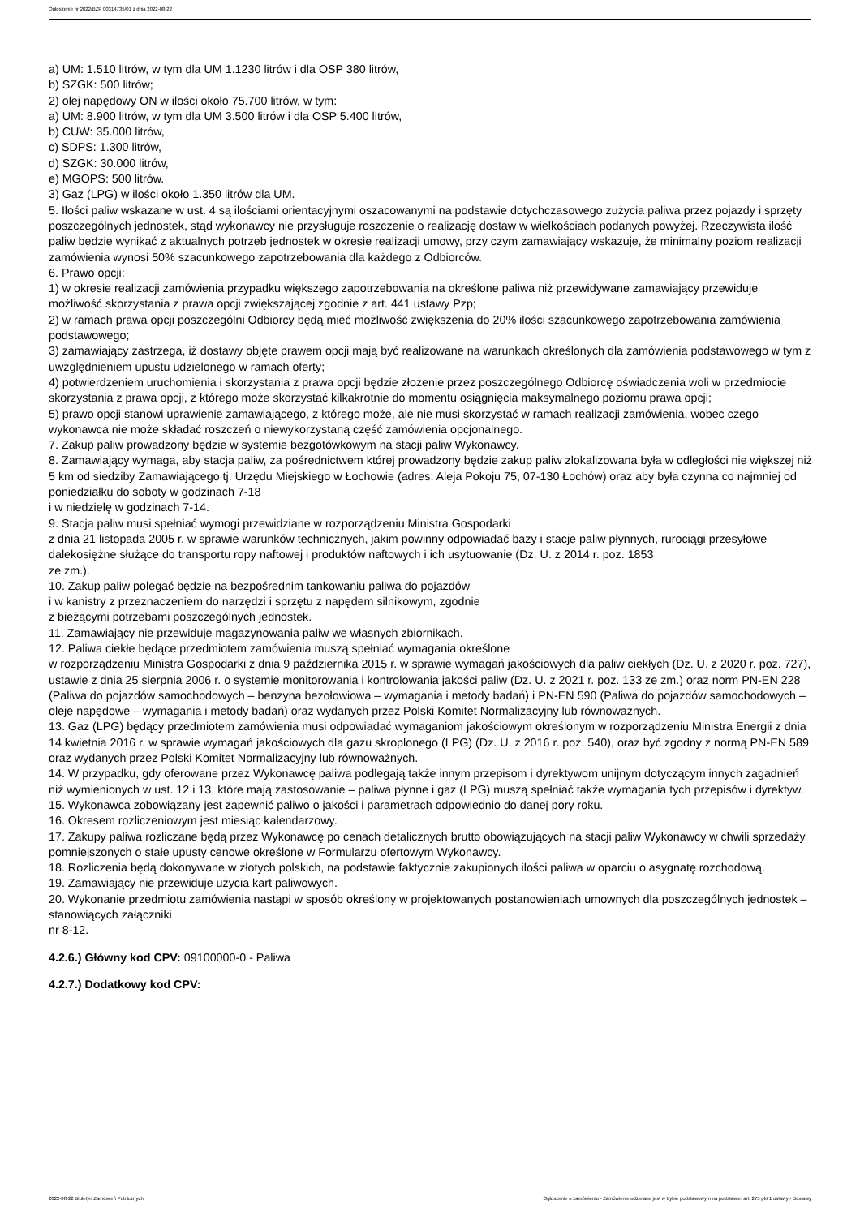Ogłoszenie nr 2022/BZP 00314735/01 z dnia 2022-08-22
a) UM: 1.510 litrów, w tym dla UM 1.1230 litrów i dla OSP 380 litrów,
b) SZGK: 500 litrów;
2) olej napędowy ON w ilości około 75.700 litrów, w tym:
a) UM: 8.900 litrów, w tym dla UM 3.500 litrów i dla OSP 5.400 litrów,
b) CUW: 35.000 litrów,
c) SDPS: 1.300 litrów,
d) SZGK: 30.000 litrów,
e) MGOPS: 500 litrów.
3) Gaz (LPG) w ilości około 1.350 litrów dla UM.
5. Ilości paliw wskazane w ust. 4 są ilościami orientacyjnymi oszacowanymi na podstawie dotychczasowego zużycia paliwa przez pojazdy i sprzęty poszczególnych jednostek, stąd wykonawcy nie przysługuje roszczenie o realizację dostaw w wielkościach podanych powyżej. Rzeczywista ilość paliw będzie wynikać z aktualnych potrzeb jednostek w okresie realizacji umowy, przy czym zamawiający wskazuje, że minimalny poziom realizacji zamówienia wynosi 50% szacunkowego zapotrzebowania dla każdego z Odbiorców.
6. Prawo opcji:
1) w okresie realizacji zamówienia przypadku większego zapotrzebowania na określone paliwa niż przewidywane zamawiający przewiduje możliwość skorzystania z prawa opcji zwiększającej zgodnie z art. 441 ustawy Pzp;
2) w ramach prawa opcji poszczególni Odbiorcy będą mieć możliwość zwiększenia do 20% ilości szacunkowego zapotrzebowania zamówienia podstawowego;
3) zamawiający zastrzega, iż dostawy objęte prawem opcji mają być realizowane na warunkach określonych dla zamówienia podstawowego w tym z uwzględnieniem upustu udzielonego w ramach oferty;
4) potwierdzeniem uruchomienia i skorzystania z prawa opcji będzie złożenie przez poszczególnego Odbiorcę oświadczenia woli w przedmiocie skorzystania z prawa opcji, z którego może skorzystać kilkakrotnie do momentu osiągnięcia maksymalnego poziomu prawa opcji;
5) prawo opcji stanowi uprawienie zamawiającego, z którego może, ale nie musi skorzystać w ramach realizacji zamówienia, wobec czego wykonawca nie może składać roszczeń o niewykorzystaną część zamówienia opcjonalnego.
7. Zakup paliw prowadzony będzie w systemie bezgotówkowym na stacji paliw Wykonawcy.
8. Zamawiający wymaga, aby stacja paliw, za pośrednictwem której prowadzony będzie zakup paliw zlokalizowana była w odległości nie większej niż 5 km od siedziby Zamawiającego tj. Urzędu Miejskiego w Łochowie (adres: Aleja Pokoju 75, 07-130 Łochów) oraz aby była czynna co najmniej od poniedziałku do soboty w godzinach 7-18
i w niedzielę w godzinach 7-14.
9. Stacja paliw musi spełniać wymogi przewidziane w rozporządzeniu Ministra Gospodarki
z dnia 21 listopada 2005 r. w sprawie warunków technicznych, jakim powinny odpowiadać bazy i stacje paliw płynnych, rurociągi przesyłowe dalekosiężne służące do transportu ropy naftowej i produktów naftowych i ich usytuowanie (Dz. U. z 2014 r. poz. 1853
ze zm.).
10. Zakup paliw polegać będzie na bezpośrednim tankowaniu paliwa do pojazdów
i w kanistry z przeznaczeniem do narzędzi i sprzętu z napędem silnikowym, zgodnie
z bieżącymi potrzebami poszczególnych jednostek.
11. Zamawiający nie przewiduje magazynowania paliw we własnych zbiornikach.
12. Paliwa ciekłe będące przedmiotem zamówienia muszą spełniać wymagania określone
w rozporządzeniu Ministra Gospodarki z dnia 9 października 2015 r. w sprawie wymagań jakościowych dla paliw ciekłych (Dz. U. z 2020 r. poz. 727), ustawie z dnia 25 sierpnia 2006 r. o systemie monitorowania i kontrolowania jakości paliw (Dz. U. z 2021 r. poz. 133 ze zm.) oraz norm PN-EN 228 (Paliwa do pojazdów samochodowych – benzyna bezołowiowa – wymagania i metody badań) i PN-EN 590 (Paliwa do pojazdów samochodowych – oleje napędowe – wymagania i metody badań) oraz wydanych przez Polski Komitet Normalizacyjny lub równoważnych.
13. Gaz (LPG) będący przedmiotem zamówienia musi odpowiadać wymaganiom jakościowym określonym w rozporządzeniu Ministra Energii z dnia 14 kwietnia 2016 r. w sprawie wymagań jakościowych dla gazu skroplonego (LPG) (Dz. U. z 2016 r. poz. 540), oraz być zgodny z normą PN-EN 589 oraz wydanych przez Polski Komitet Normalizacyjny lub równoważnych.
14. W przypadku, gdy oferowane przez Wykonawcę paliwa podlegają także innym przepisom i dyrektywom unijnym dotyczącym innych zagadnień niż wymienionych w ust. 12 i 13, które mają zastosowanie – paliwa płynne i gaz (LPG) muszą spełniać także wymagania tych przepisów i dyrektyw.
15. Wykonawca zobowiązany jest zapewnić paliwo o jakości i parametrach odpowiednio do danej pory roku.
16. Okresem rozliczeniowym jest miesiąc kalendarzowy.
17. Zakupy paliwa rozliczane będą przez Wykonawcę po cenach detalicznych brutto obowiązujących na stacji paliw Wykonawcy w chwili sprzedaży pomniejszonych o stałe upusty cenowe określone w Formularzu ofertowym Wykonawcy.
18. Rozliczenia będą dokonywane w złotych polskich, na podstawie faktycznie zakupionych ilości paliwa w oparciu o asygnatę rozchodową.
19. Zamawiający nie przewiduje użycia kart paliwowych.
20. Wykonanie przedmiotu zamówienia nastąpi w sposób określony w projektowanych postanowieniach umownych dla poszczególnych jednostek – stanowiących załączniki
nr 8-12.
4.2.6.) Główny kod CPV: 09100000-0 - Paliwa
4.2.7.) Dodatkowy kod CPV:
2022-08-22 Biuletyn Zamówień Publicznych Ogłoszenie o zamówieniu - Zamówienie udzielane jest w trybie podstawowym na podstawie: art. 275 pkt 1 ustawy - Dostawy